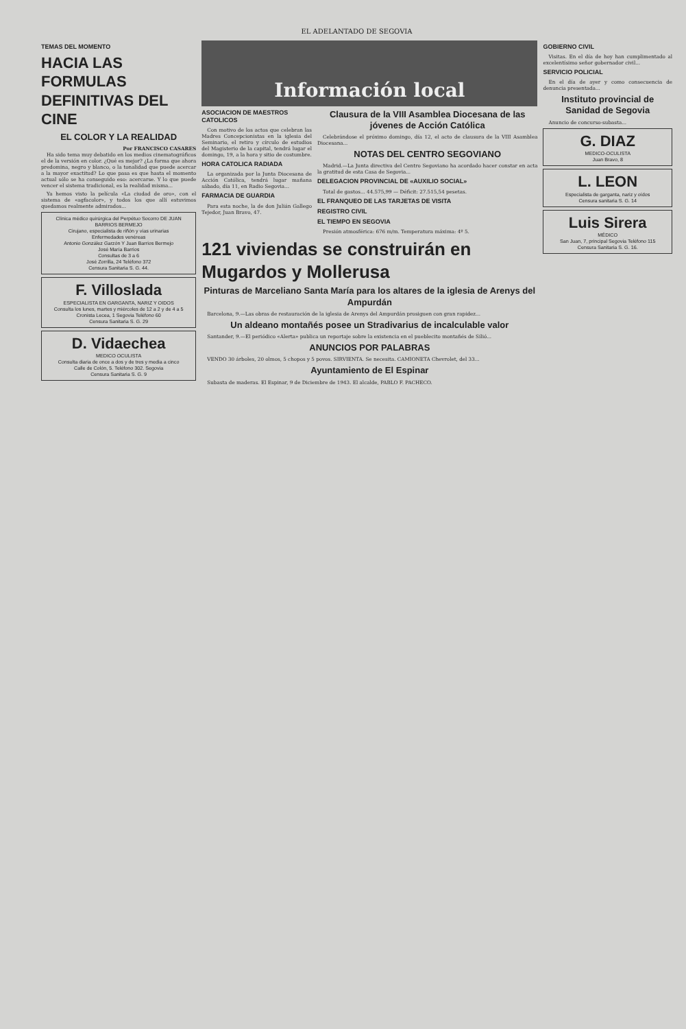EL ADELANTADO DE SEGOVIA
TEMAS DEL MOMENTO
HACIA LAS FORMULAS DEFINITIVAS DEL CINE
EL COLOR Y LA REALIDAD
Por FRANCISCO CASARES
Ha sido tema muy debatido en los medios cinematográficos el de la versión en color. ¿Qué es mejor? ¿La forma que ahora predomina, negro y blanco, o la tonalidad que puede acercar a la mayor exactitud? Lo que pasa es que hasta el momento actual sólo se ha conseguido eso: acercarse. Y lo que puede vencer el sistema tradicional, es la realidad misma...
Ya hemos visto la película «La ciudad de oro», con el sistema de «agfacolor», y todos los que allí estuvimos quedamos realmente admirados...
Clínica médico quirúrgica del Perpétuo Socorro DE JUAN BARRIOS BERMEJO
Cirujano, especialista de riñón y vías urinarias
Enfermedades venéreas
Antonio González Garzón Y Juan Barrios Bermejo
José María Barrios
Consultas de 3 a 6
José Zorrilla, 24 Teléfono 372
Censura Sanitaria S. G. 44.
F. Villoslada
ESPECIALISTA EN GARGANTA, NARIZ Y OIDOS
Consulta los lunes, martes y miércoles de 12 a 2 y de 4 a 5
Cronista Lecea, 1 Segovia Teléfono 60
Censura Sanitaria S. G. 29
D. Vidaechea
MEDICO OCULISTA
Consulta diaria de once a dos y de tres y media a cinco
Calle de Colón, 5. Teléfono 302. Segovia
Censura Sanitaria S. G. 9
Información local
ASOCIACION DE MAESTROS CATOLICOS
Con motivo de los actos que celebran las Madres Concepcionistas en la iglesia del Seminario, el retiro y círculo de estudios del Magisterio de la capital, tendrá lugar el domingo, 19, a la hora y sitio de costumbre.
HORA CATOLICA RADIADA
La organizada por la Junta Diocesana de Acción Católica, tendrá lugar mañana sábado, día 11, en Radio Segovia...
FARMACIA DE GUARDIA
Para esta noche, la de don Julián Gallego Tejedor, Juan Bravo, 47.
Clausura de la VIII Asamblea Diocesana de las jóvenes de Acción Católica
Celebrándose el próximo domingo, día 12, el acto de clausura de la VIII Asamblea Diocesana...
NOTAS DEL CENTRO SEGOVIANO
Madrid.—La Junta directiva del Centro Segoviano ha acordado hacer constar en acta la gratitud de esta Casa de Segovia...
DELEGACION PROVINCIAL DE «AUXILIO SOCIAL»
Total de gastos... 44.575,99 — Déficit: 27.515,54 pesetas.
EL FRANQUEO DE LAS TARJETAS DE VISITA
REGISTRO CIVIL
EL TIEMPO EN SEGOVIA
Presión atmosférica: 676 m/m. Temperatura máxima: 4º 5.
121 viviendas se construirán en Mugardos y Mollerusa
Pinturas de Marceliano Santa María para los altares de la iglesia de Arenys del Ampurdán
Barcelona, 9.—Las obras de restauración de la iglesia de Arenys del Ampurdán prosiguen con gran rapidez...
Un aldeano montañés posee un Stradivarius de incalculable valor
Santander, 9.—El periódico «Alerta» publica un reportaje sobre la existencia en el pueblecito montañés de Silió...
ANUNCIOS POR PALABRAS
VENDO 30 árboles, 20 olmos, 5 chopos y 5 povos. SIRVIENTA. Se necesita. CAMIONETA Chevrolet, del 33...
Ayuntamiento de El Espinar
Subasta de maderas. El Espinar, 9 de Diciembre de 1943. El alcalde, PABLO F. PACHECO.
GOBIERNO CIVIL
Visitas. En el día de hoy han cumplimentado al excelentísimo señor gobernador civil...
SERVICIO POLICIAL
En el día de ayer y como consecuencia de denuncia presentada...
Instituto provincial de Sanidad de Segovia
Anuncio de concurso-subasta...
G. DIAZ
MEDICO-OCULISTA
Juan Bravo, 8
L. LEON
Especialista de garganta, nariz y oídos
Censura sanitaria S. G. 14
Luis Sirera
MÉDICO
San Juan, 7, principal Segovia Teléfono 115
Censura Sanitaria S. G. 16.